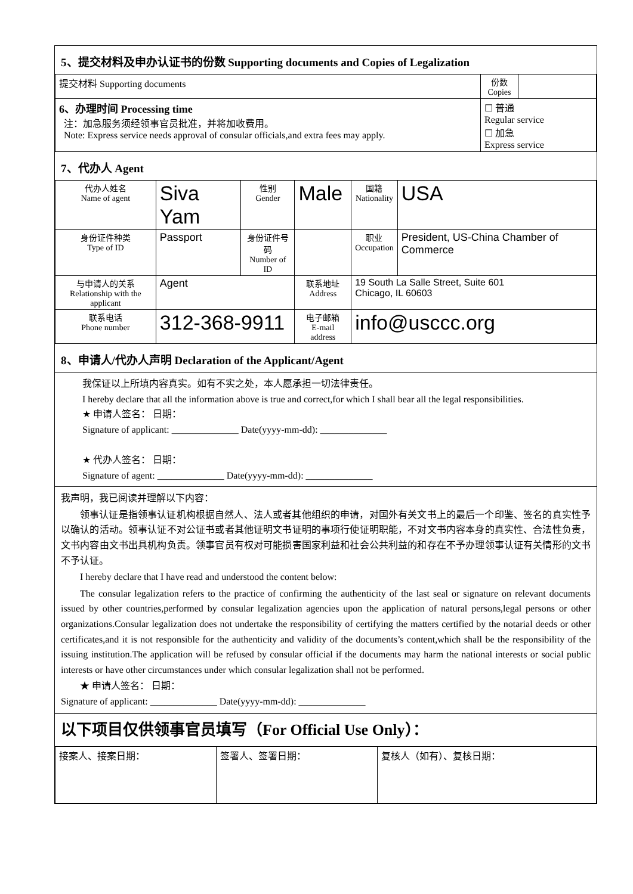5、提交材料及申办认证书的份数 Supporting documents and Copies of Legalization
| 提交材料 Supporting documents | 份数 Copies | |
| 6、办理时间 Processing time 注：加急服务须经领事官员批准，并将加收费用。 Note: Express service needs approval of consular officials,and extra fees may apply. | ☐ 普通 Regular service ☐ 加急 Express service | |
7、代办人 Agent
| 代办人姓名 Name of agent | Siva Yam | 性别 Gender | Male | 国籍 Nationality | USA |
| 身份证件种类 Type of ID | Passport | 身份证件号码 Number of ID | | 职业 Occupation | President, US-China Chamber of Commerce |
| 与申请人的关系 Relationship with the applicant | Agent | | 联系地址 Address | 19 South La Salle Street, Suite 601 Chicago, IL 60603 | |
| 联系电话 Phone number | 312-368-9911 | | 电子邮箱 E-mail address | info@usccc.org | |
8、申请人/代办人声明 Declaration of the Applicant/Agent
我保证以上所填内容真实。如有不实之处，本人愿承担一切法律责任。
I hereby declare that all the information above is true and correct,for which I shall bear all the legal responsibilities.
★ 申请人签名： 日期：
Signature of applicant: ______________ Date(yyyy-mm-dd): ______________
★ 代办人签名： 日期：
Signature of agent: ______________ Date(yyyy-mm-dd): ______________
我声明，我已阅读并理解以下内容：
领事认证是指领事认证机构根据自然人、法人或者其他组织的申请，对国外有关文书上的最后一个印鉴、签名的真实性予以确认的活动。领事认证不对公证书或者其他证明文书证明的事项行使证明职能，不对文书内容本身的真实性、合法性负责，文书内容由文书出具机构负责。领事官员有权对可能损害国家利益和社会公共利益的和存在不予办理领事认证有关情形的文书不予认证。
I hereby declare that I have read and understood the content below:
The consular legalization refers to the practice of confirming the authenticity of the last seal or signature on relevant documents issued by other countries,performed by consular legalization agencies upon the application of natural persons,legal persons or other organizations.Consular legalization does not undertake the responsibility of certifying the matters certified by the notarial deeds or other certificates,and it is not responsible for the authenticity and validity of the documents’s content,which shall be the responsibility of the issuing institution.The application will be refused by consular official if the documents may harm the national interests or social public interests or have other circumstances under which consular legalization shall not be performed.
★ 申请人签名： 日期：
Signature of applicant: ______________ Date(yyyy-mm-dd): ______________
以下项目仅供领事官员填写（For Official Use Only）：
| 接案人、接案日期： | 签署人、签署日期： | 复核人（如有）、复核日期： |